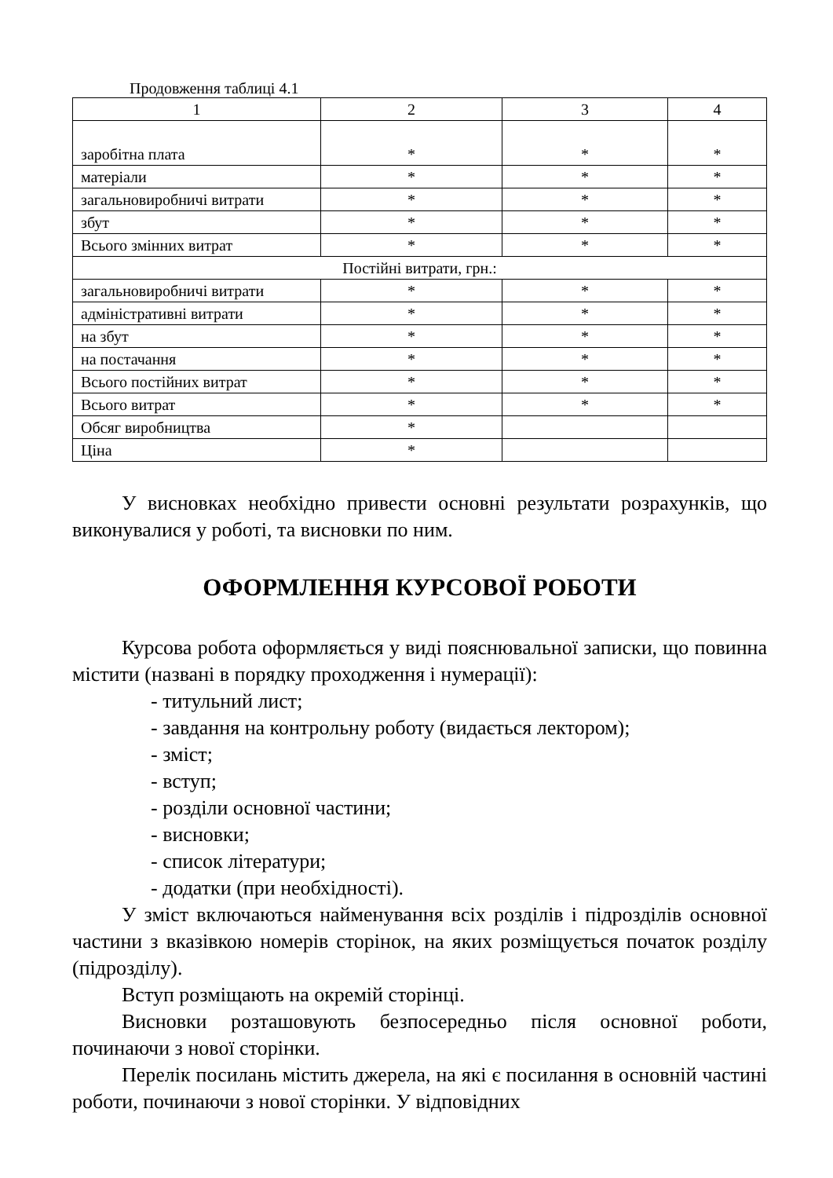Продовження таблиці 4.1
| 1 | 2 | 3 | 4 |
| заробітна плата | * | * | * |
| матеріали | * | * | * |
| загальновиробничі витрати | * | * | * |
| збут | * | * | * |
| Всього змінних витрат | * | * | * |
| Постійні витрати, грн.: | | | |
| загальновиробничі витрати | * | * | * |
| адміністративні витрати | * | * | * |
| на збут | * | * | * |
| на постачання | * | * | * |
| Всього постійних витрат | * | * | * |
| Всього витрат | * | * | * |
| Обсяг виробництва | * | | |
| Ціна | * | | |
У висновках необхідно привести основні результати розрахунків, що виконувалися у роботі, та висновки по ним.
ОФОРМЛЕННЯ КУРСОВОЇ РОБОТИ
Курсова робота оформляється у виді пояснювальної записки, що повинна містити (названі в порядку проходження і нумерації):
- титульний лист;
- завдання на контрольну роботу (видається лектором);
- зміст;
- вступ;
- розділи основної частини;
- висновки;
- список літератури;
- додатки (при необхідності).
У зміст включаються найменування всіх розділів і підрозділів основної частини з вказівкою номерів сторінок, на яких розміщується початок розділу (підрозділу).
Вступ розміщають на окремій сторінці.
Висновки розташовують безпосередньо після основної роботи, починаючи з нової сторінки.
Перелік посилань містить джерела, на які є посилання в основній частині роботи, починаючи з нової сторінки. У відповідних